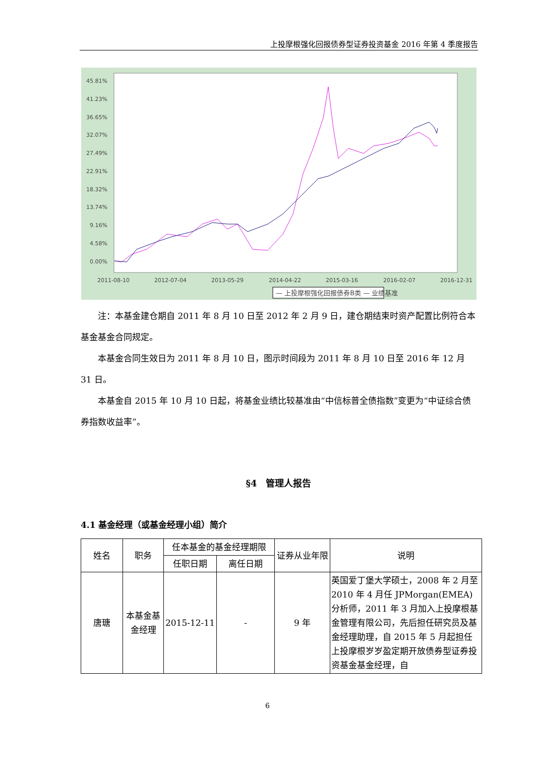上投摩根强化回报债券型证券投资基金 2016 年第 4 季度报告
45.81%
41.23%
36.65%
32.07%
27.49%
22.91%
18.32%
13.74%
9.16%
4.58%
0.00%
2011-08-10
2012-07-04
2013-05-29
2014-04-22
2015-03-16
2016-02-07
2016-12-31
— 上投摩根强化回报债券B类 — 业绩基准
注：本基金建仓期自 2011 年 8 月 10 日至 2012 年 2 月 9 日，建仓期结束时资产配置比例符合本基金基金合同规定。
本基金合同生效日为 2011 年 8 月 10 日，图示时间段为 2011 年 8 月 10 日至 2016 年 12 月 31 日。
本基金自 2015 年 10 月 10 日起，将基金业绩比较基准由“中信标普全债指数”变更为“中证综合债券指数收益率”。
§4　管理人报告
4.1 基金经理（或基金经理小组）简介
| 姓名 | 职务 | 任本基金的基金经理期限 | | 证券从业年限 | 说明 |
| | | 任职日期 | 离任日期 | | |
| 唐瑭 | 本基金基金经理 | 2015-12-11 | - | 9 年 | 英国爱丁堡大学硕士，2008 年 2 月至 2010 年 4 月任 JPMorgan(EMEA)分析师，2011 年 3 月加入上投摩根基金管理有限公司，先后担任研究员及基金经理助理，自 2015 年 5 月起担任上投摩根岁岁盈定期开放债券型证券投资基金基金经理，自 |
6